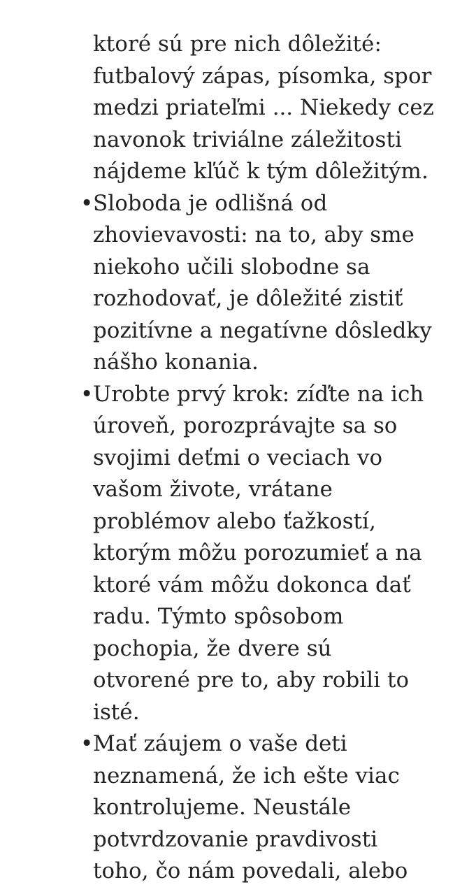ktoré sú pre nich dôležité: futbalový zápas, písomka, spor medzi priateľmi ... Niekedy cez navonok triviálne záležitosti nájdeme kľúč k tým dôležitým.
• Sloboda je odlišná od zhovievavosti: na to, aby sme niekoho učili slobodne sa rozhodovať, je dôležité zistiť pozitívne a negatívne dôsledky nášho konania.
• Urobte prvý krok: zíďte na ich úroveň, porozprávajte sa so svojimi deťmi o veciach vo vašom živote, vrátane problémov alebo ťažkostí, ktorým môžu porozumieť a na ktoré vám môžu dokonca dať radu. Týmto spôsobom pochopia, že dvere sú otvorené pre to, aby robili to isté.
• Mať záujem o vaše deti neznamená, že ich ešte viac kontrolujeme. Neustále potvrdzovanie pravdivosti toho, čo nám povedali, alebo